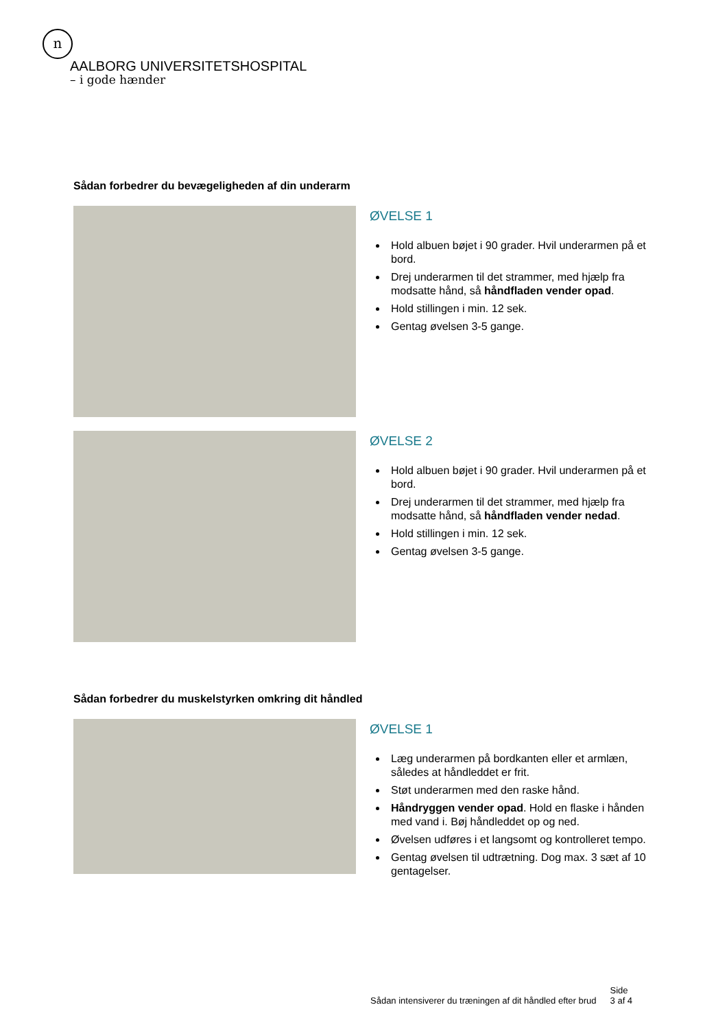n
AALBORG UNIVERSITETSHOSPITAL
– i gode hænder
Sådan forbedrer du bevægeligheden af din underarm
ØVELSE 1
Hold albuen bøjet i 90 grader. Hvil underarmen på et bord.
Drej underarmen til det strammer, med hjælp fra modsatte hånd, så håndfladen vender opad.
Hold stillingen i min. 12 sek.
Gentag øvelsen 3-5 gange.
ØVELSE 2
Hold albuen bøjet i 90 grader. Hvil underarmen på et bord.
Drej underarmen til det strammer, med hjælp fra modsatte hånd, så håndfladen vender nedad.
Hold stillingen i min. 12 sek.
Gentag øvelsen 3-5 gange.
Sådan forbedrer du muskelstyrken omkring dit håndled
ØVELSE 1
Læg underarmen på bordkanten eller et armlæn, således at håndleddet er frit.
Støt underarmen med den raske hånd.
Håndryggen vender opad. Hold en flaske i hånden med vand i. Bøj håndleddet op og ned.
Øvelsen udføres i et langsomt og kontrolleret tempo.
Gentag øvelsen til udtrætning. Dog max. 3 sæt af 10 gentagelser.
Sådan intensiverer du træningen af dit håndled efter brud
Side
3 af 4